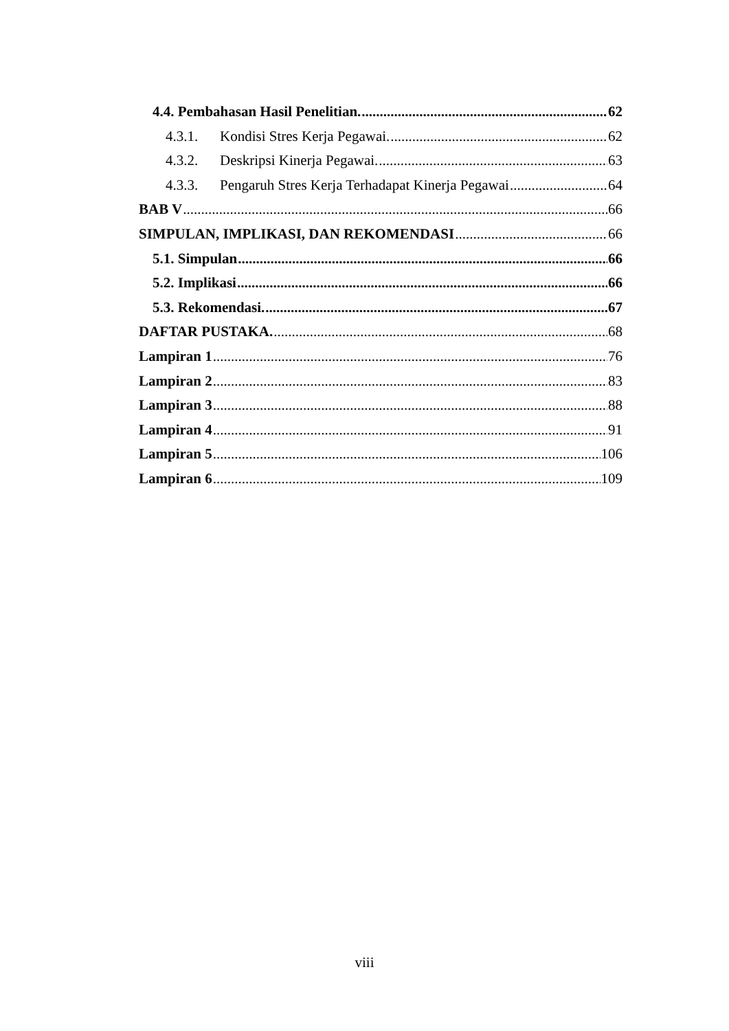4.4. Pembahasan Hasil Penelitian. 62
4.3.1. Kondisi Stres Kerja Pegawai. 62
4.3.2. Deskripsi Kinerja Pegawai. 63
4.3.3. Pengaruh Stres Kerja Terhadapat Kinerja Pegawai 64
BAB V 66
SIMPULAN, IMPLIKASI, DAN REKOMENDASI 66
5.1. Simpulan 66
5.2. Implikasi 66
5.3. Rekomendasi. 67
DAFTAR PUSTAKA. 68
Lampiran 1 76
Lampiran 2 83
Lampiran 3 88
Lampiran 4 91
Lampiran 5 106
Lampiran 6 109
viii